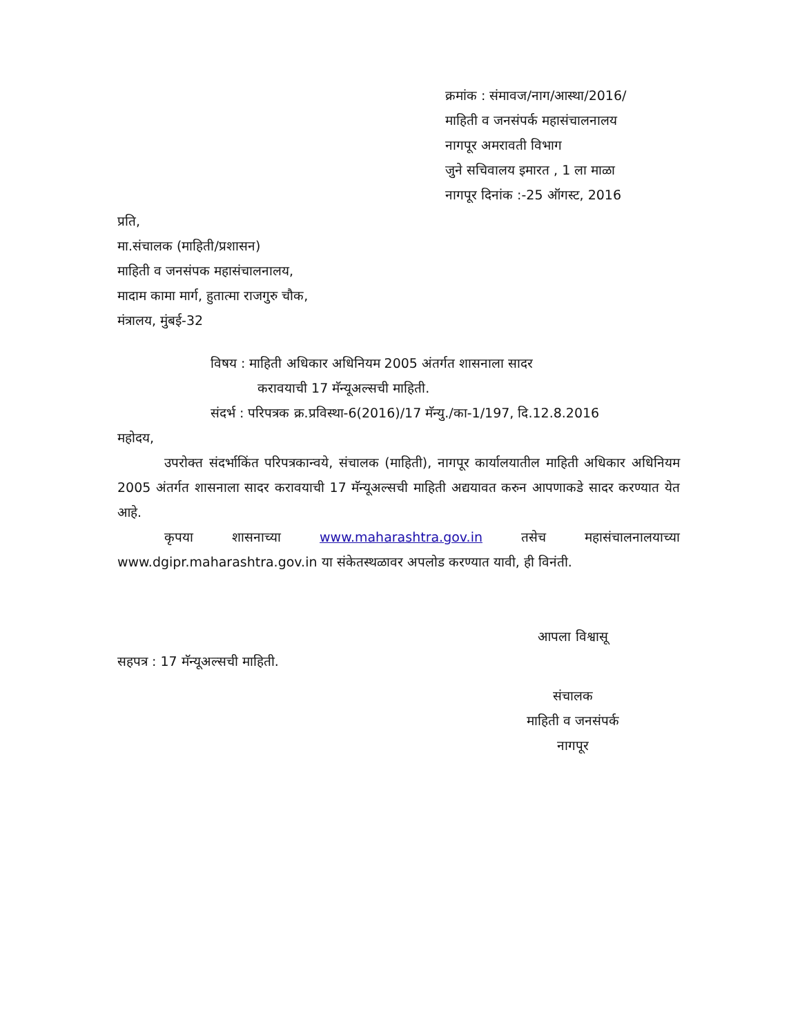क्रमांक : संमावज/नाग/आस्था/2016/
माहिती व जनसंपर्क महासंचालनालय
नागपूर अमरावती विभाग
जुने सचिवालय इमारत , 1 ला माळा
नागपूर दिनांक :-25 ऑगस्ट, 2016
प्रति,
मा.संचालक (माहिती/प्रशासन)
माहिती व जनसंपक महासंचालनालय,
मादाम कामा मार्ग, हुतात्मा राजगुरु चौक,
मंत्रालय, मुंबई-32
विषय : माहिती अधिकार अधिनियम 2005 अंतर्गत शासनाला सादर
करावयाची 17 मॅन्यूअल्सची माहिती.
संदर्भ : परिपत्रक क्र.प्रविस्था-6(2016)/17 मॅन्यु./का-1/197, दि.12.8.2016
महोदय,
उपरोक्त संदर्भाकिंत परिपत्रकान्वये, संचालक (माहिती), नागपूर कार्यालयातील माहिती अधिकार अधिनियम 2005 अंतर्गत शासनाला सादर करावयाची 17 मॅन्यूअल्सची माहिती अद्ययावत करुन आपणाकडे सादर करण्यात येत आहे.
कृपया शासनाच्या www.maharashtra.gov.in तसेच महासंचालनालयाच्या www.dgipr.maharashtra.gov.in या संकेतस्थळावर अपलोड करण्यात यावी, ही विनंती.
आपला विश्वासू
सहपत्र : 17 मॅन्यूअल्सची माहिती.
संचालक
माहिती व जनसंपर्क
नागपूर